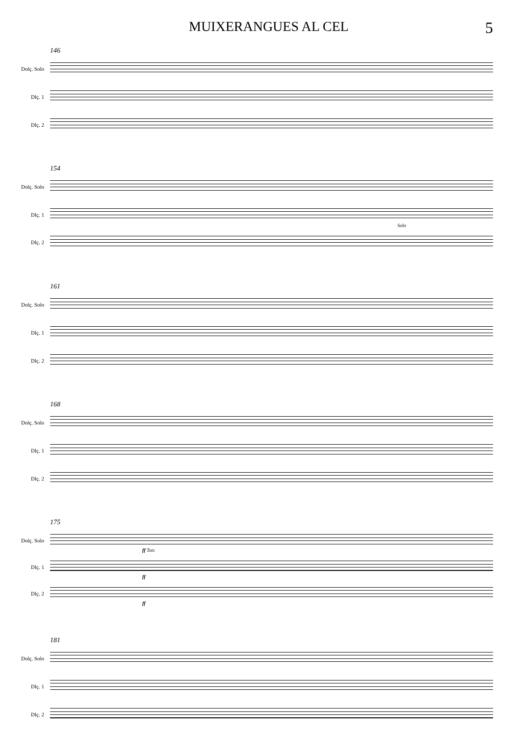MUIXERANGUES AL CEL 5
146
Dolç. Solo
Dlç. 1
Dlç. 2
154
Dolç. Solo
Dlç. 1
Solo
Dlç. 2
161
Dolç. Solo
Dlç. 1
Dlç. 2
168
Dolç. Solo
Dlç. 1
Dlç. 2
175
Dolç. Solo
ff Tots
Dlç. 1
ff
Dlç. 2
ff
181
Dolç. Solo
Dlç. 1
Dlç. 2